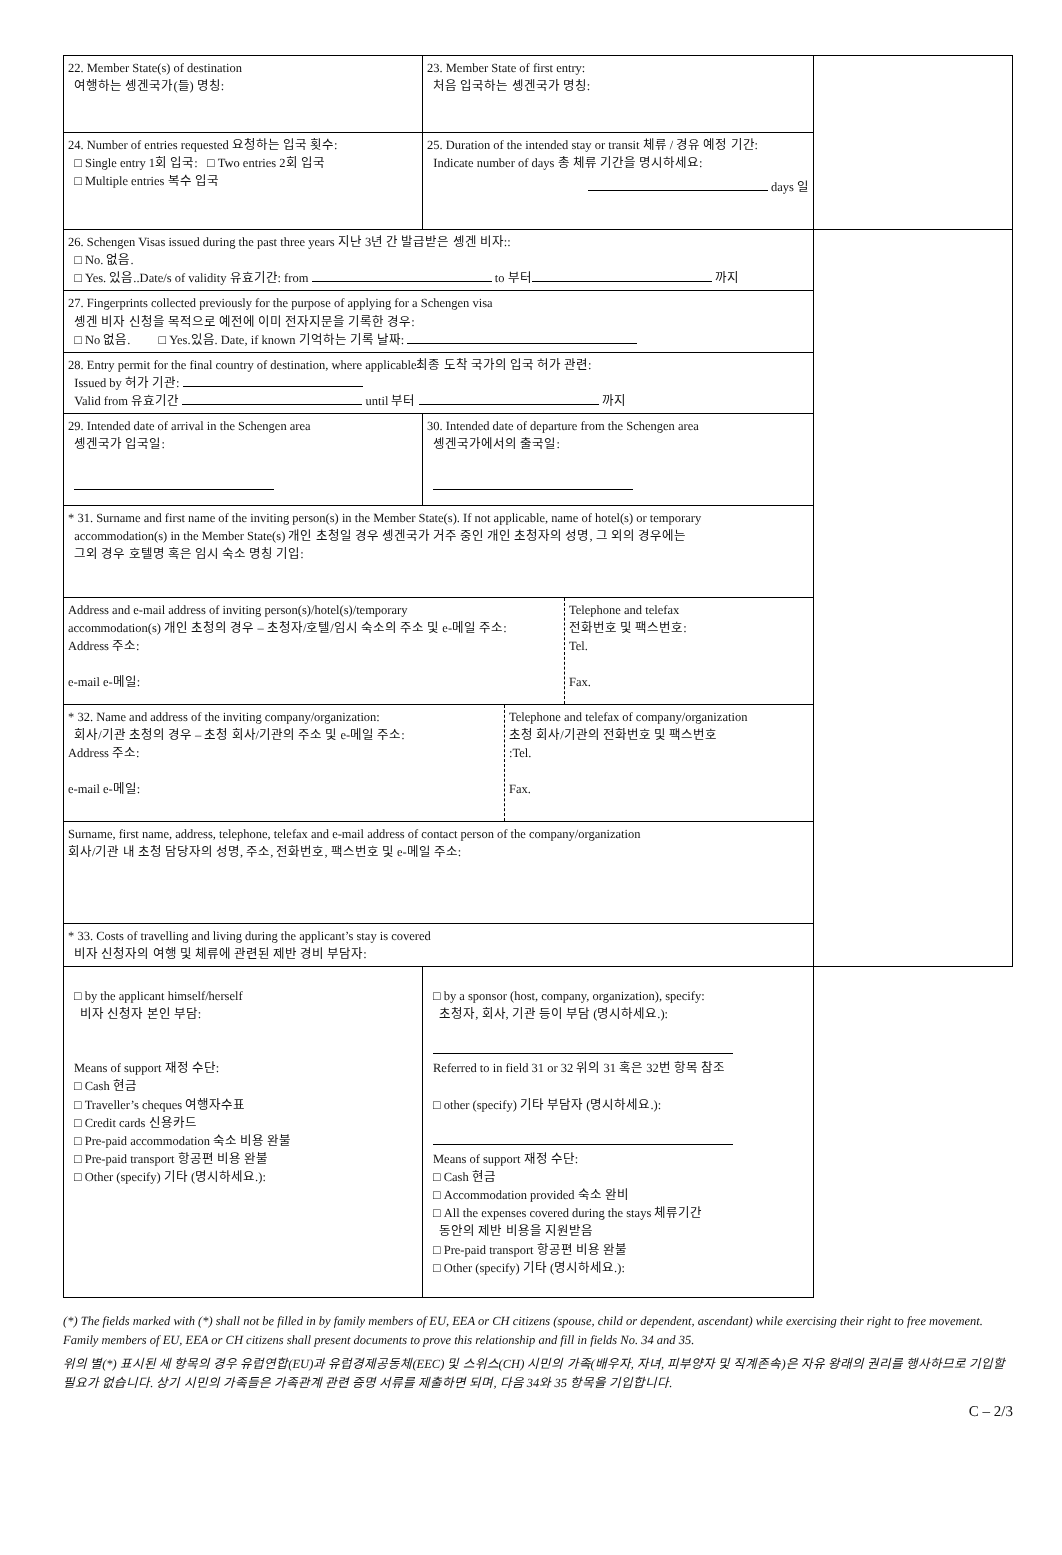| 22. Member State(s) of destination 여행하는 솅겐국가(들) 명칭: | 23. Member State of first entry: 처음 입국하는 솅겐국가 명칭: | |
| 24. Number of entries requested 요청하는 입국 횟수: □ Single entry 1회 입국: □ Two entries 2회 입국 □ Multiple entries 복수 입국 | 25. Duration of the intended stay or transit 체류 / 경유 예정 기간: Indicate number of days 총 체류 기간을 명시하세요: days 일 | |
| 26. Schengen Visas issued during the past three years 지난 3년 간 발급받은 솅겐 비자:: □ No. 없음. □ Yes. 있음..Date/s of validity 유효기간: from to 부터 까지 | | |
| 27. Fingerprints collected previously for the purpose of applying for a Schengen visa 솅겐 비자 신청을 목적으로 예전에 이미 전자지문을 기록한 경우: □ No 없음. □ Yes.있음. Date, if known 기억하는 기록 날짜: | | |
| 28. Entry permit for the final country of destination, where applicable최종 도착 국가의 입국 허가 관련: Issued by 허가 기관: Valid from 유효기간 until 부터 까지 | | |
| 29. Intended date of arrival in the Schengen area 솅겐국가 입국일: | 30. Intended date of departure from the Schengen area 솅겐국가에서의 출국일: | |
| * 31. Surname and first name of the inviting person(s) in the Member State(s). If not applicable, name of hotel(s) or temporary accommodation(s) in the Member State(s) 개인 초청일 경우 솅겐국가 거주 중인 개인 초청자의 성명, 그 외의 경우에는 그외 경우 호텔명 혹은 임시 숙소 명칭 기입: | | |
| / Address and e-mail address of inviting person(s)/hotel(s)/temporary accommodation(s) 개인 초청의 경우 – 초청자/호텔/임시 숙소의 주소 및 e-메일 주소: Address 주소: e-mail e-메일: / Telephone and telefax 전화번호 및 팩스번호: Tel. Fax. / | | |
| / * 32. Name and address of the inviting company/organization: 회사/기관 초청의 경우 – 초청 회사/기관의 주소 및 e-메일 주소: Address 주소: e-mail e-메일: / Telephone and telefax of company/organization 초청 회사/기관의 전화번호 및 팩스번호 :Tel. Fax. / | | |
| Surname, first name, address, telephone, telefax and e-mail address of contact person of the company/organization 회사/기관 내 초청 담당자의 성명, 주소, 전화번호, 팩스번호 및 e-메일 주소: | | |
| * 33. Costs of travelling and living during the applicant’s stay is covered 비자 신청자의 여행 및 체류에 관련된 제반 경비 부담자: | | |
| □ by the applicant himself/herself 비자 신청자 본인 부담: Means of support 재정 수단: □ Cash 현금 □ Traveller’s cheques 여행자수표 □ Credit cards 신용카드 □ Pre-paid accommodation 숙소 비용 완불 □ Pre-paid transport 항공편 비용 완불 □ Other (specify) 기타 (명시하세요.): | □ by a sponsor (host, company, organization), specify: 초청자, 회사, 기관 등이 부담 (명시하세요.): Referred to in field 31 or 32 위의 31 혹은 32번 항목 참조 □ other (specify) 기타 부담자 (명시하세요.): Means of support 재정 수단: □ Cash 현금 □ Accommodation provided 숙소 완비 □ All the expenses covered during the stays 체류기간 동안의 제반 비용을 지원받음 □ Pre-paid transport 항공편 비용 완불 □ Other (specify) 기타 (명시하세요.): | |
(*) The fields marked with (*) shall not be filled in by family members of EU, EEA or CH citizens (spouse, child or dependent, ascendant) while exercising their right to free movement. Family members of EU, EEA or CH citizens shall present documents to prove this relationship and fill in fields No. 34 and 35.
위의 별(*) 표시된 세 항목의 경우 유럽연합(EU)과 유럽경제공동체(EEC) 및 스위스(CH) 시민의 가족(배우자, 자녀, 피부양자 및 직계존속)은 자유 왕래의 권리를 행사하므로 기입할 필요가 없습니다. 상기 시민의 가족들은 가족관계 관련 증명 서류를 제출하면 되며, 다음 34와 35 항목을 기입합니다.
C – 2/3